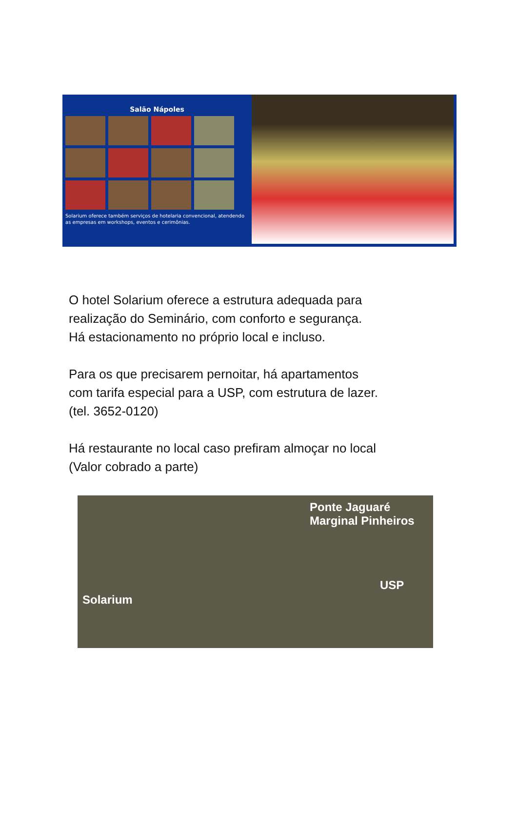Salão Nápoles
Solarium oferece também serviços de hotelaria convencional, atendendo as empresas em workshops, eventos e cerimônias.
O hotel Solarium oferece a estrutura adequada para
realização do Seminário, com conforto e segurança.
Há estacionamento no próprio local e incluso.
Para os que precisarem pernoitar, há apartamentos
com tarifa especial para a USP, com estrutura de lazer.
(tel. 3652-0120)
Há restaurante no local caso prefiram almoçar no local
(Valor cobrado a parte)
Ponte Jaguaré
Marginal Pinheiros
USP
Solarium